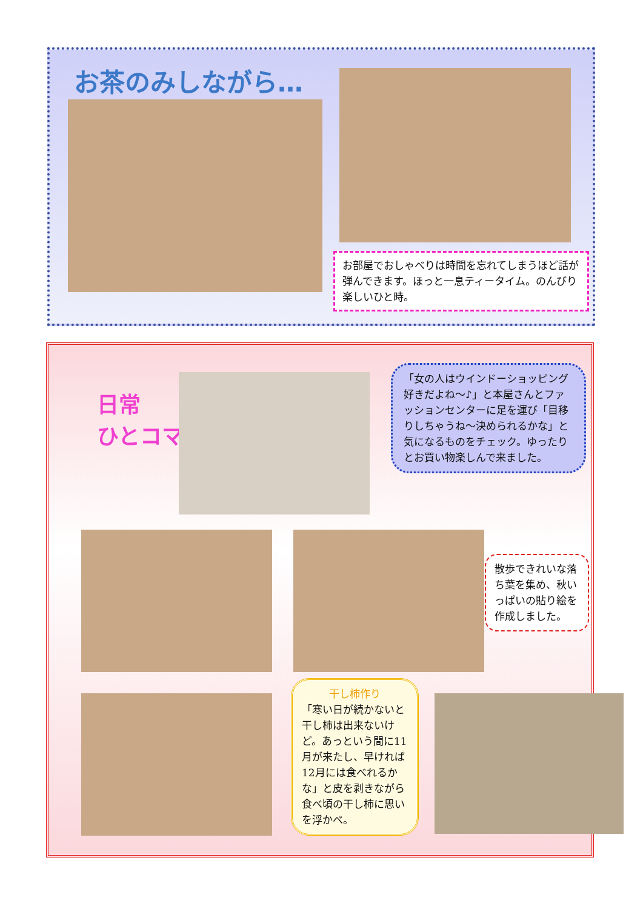お茶のみしながら…
お部屋でおしゃべりは時間を忘れてしまうほど話が弾んできます。ほっと一息ティータイム。のんびり楽しいひと時。
日常
ひとコマ♪
「女の人はウインドーショッピング好きだよね～♪」と本屋さんとファッションセンターに足を運び「目移りしちゃうね～決められるかな」と気になるものをチェック。ゆったりとお買い物楽しんで来ました。
散歩できれいな落ち葉を集め、秋いっぱいの貼り絵を作成しました。
干し柿作り
「寒い日が続かないと干し柿は出来ないけど。あっという間に11月が来たし、早ければ12月には食べれるかな」と皮を剥きながら食べ頃の干し柿に思いを浮かべ。